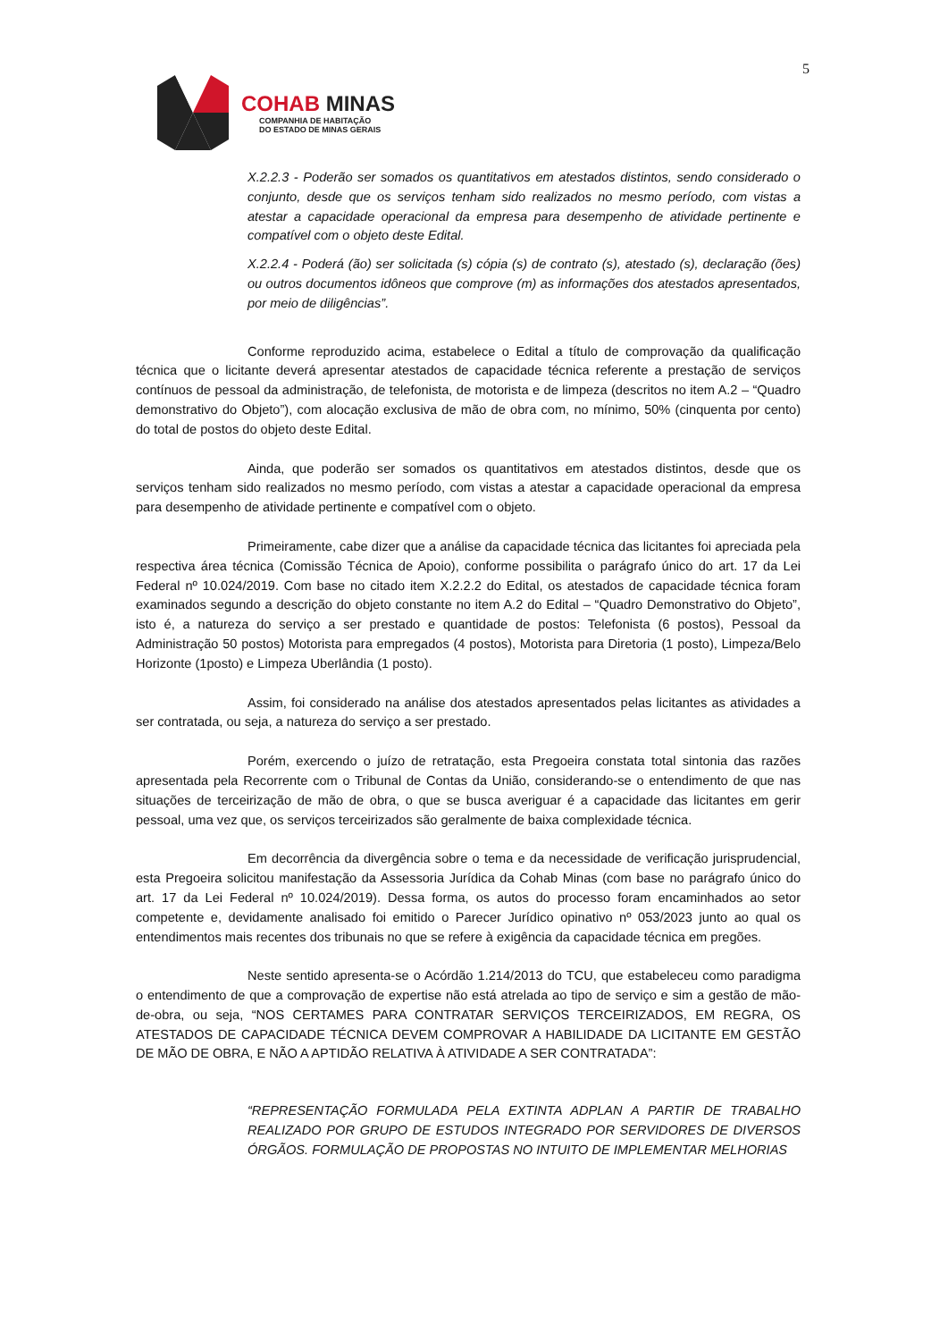5
COHAB MINAS
COMPANHIA DE HABITAÇÃO
DO ESTADO DE MINAS GERAIS
X.2.2.3 - Poderão ser somados os quantitativos em atestados distintos, sendo considerado o conjunto, desde que os serviços tenham sido realizados no mesmo período, com vistas a atestar a capacidade operacional da empresa para desempenho de atividade pertinente e compatível com o objeto deste Edital.
X.2.2.4 - Poderá (ão) ser solicitada (s) cópia (s) de contrato (s), atestado (s), declaração (ões) ou outros documentos idôneos que comprove (m) as informações dos atestados apresentados, por meio de diligências”.
Conforme reproduzido acima, estabelece o Edital a título de comprovação da qualificação técnica que o licitante deverá apresentar atestados de capacidade técnica referente a prestação de serviços contínuos de pessoal da administração, de telefonista, de motorista e de limpeza (descritos no item A.2 – “Quadro demonstrativo do Objeto”), com alocação exclusiva de mão de obra com, no mínimo, 50% (cinquenta por cento) do total de postos do objeto deste Edital.
Ainda, que poderão ser somados os quantitativos em atestados distintos, desde que os serviços tenham sido realizados no mesmo período, com vistas a atestar a capacidade operacional da empresa para desempenho de atividade pertinente e compatível com o objeto.
Primeiramente, cabe dizer que a análise da capacidade técnica das licitantes foi apreciada pela respectiva área técnica (Comissão Técnica de Apoio), conforme possibilita o parágrafo único do art. 17 da Lei Federal nº 10.024/2019. Com base no citado item X.2.2.2 do Edital, os atestados de capacidade técnica foram examinados segundo a descrição do objeto constante no item A.2 do Edital – “Quadro Demonstrativo do Objeto”, isto é, a natureza do serviço a ser prestado e quantidade de postos: Telefonista (6 postos), Pessoal da Administração 50 postos) Motorista para empregados (4 postos), Motorista para Diretoria (1 posto), Limpeza/Belo Horizonte (1posto) e Limpeza Uberlândia (1 posto).
Assim, foi considerado na análise dos atestados apresentados pelas licitantes as atividades a ser contratada, ou seja, a natureza do serviço a ser prestado.
Porém, exercendo o juízo de retratação, esta Pregoeira constata total sintonia das razões apresentada pela Recorrente com o Tribunal de Contas da União, considerando-se o entendimento de que nas situações de terceirização de mão de obra, o que se busca averiguar é a capacidade das licitantes em gerir pessoal, uma vez que, os serviços terceirizados são geralmente de baixa complexidade técnica.
Em decorrência da divergência sobre o tema e da necessidade de verificação jurisprudencial, esta Pregoeira solicitou manifestação da Assessoria Jurídica da Cohab Minas (com base no parágrafo único do art. 17 da Lei Federal nº 10.024/2019). Dessa forma, os autos do processo foram encaminhados ao setor competente e, devidamente analisado foi emitido o Parecer Jurídico opinativo nº 053/2023 junto ao qual os entendimentos mais recentes dos tribunais no que se refere à exigência da capacidade técnica em pregões.
Neste sentido apresenta-se o Acórdão 1.214/2013 do TCU, que estabeleceu como paradigma o entendimento de que a comprovação de expertise não está atrelada ao tipo de serviço e sim a gestão de mão-de-obra, ou seja, “NOS CERTAMES PARA CONTRATAR SERVIÇOS TERCEIRIZADOS, EM REGRA, OS ATESTADOS DE CAPACIDADE TÉCNICA DEVEM COMPROVAR A HABILIDADE DA LICITANTE EM GESTÃO DE MÃO DE OBRA, E NÃO A APTIDÃO RELATIVA À ATIVIDADE A SER CONTRATADA”:
“REPRESENTAÇÃO FORMULADA PELA EXTINTA ADPLAN A PARTIR DE TRABALHO REALIZADO POR GRUPO DE ESTUDOS INTEGRADO POR SERVIDORES DE DIVERSOS ÓRGÃOS. FORMULAÇÃO DE PROPOSTAS NO INTUITO DE IMPLEMENTAR MELHORIAS